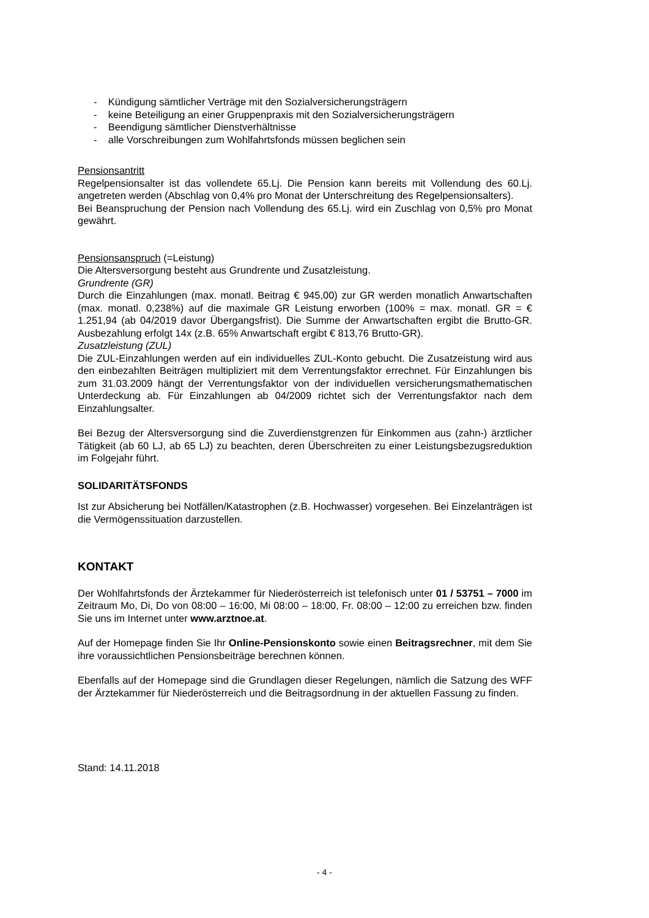- Kündigung sämtlicher Verträge mit den Sozialversicherungsträgern
- keine Beteiligung an einer Gruppenpraxis mit den Sozialversicherungsträgern
- Beendigung sämtlicher Dienstverhältnisse
- alle Vorschreibungen zum Wohlfahrtsfonds müssen beglichen sein
Pensionsantritt
Regelpensionsalter ist das vollendete 65.Lj. Die Pension kann bereits mit Vollendung des 60.Lj. angetreten werden (Abschlag von 0,4% pro Monat der Unterschreitung des Regelpensionsalters).
Bei Beanspruchung der Pension nach Vollendung des 65.Lj. wird ein Zuschlag von 0,5% pro Monat gewährt.
Pensionsanspruch (=Leistung)
Die Altersversorgung besteht aus Grundrente und Zusatzleistung.
Grundrente (GR)
Durch die Einzahlungen (max. monatl. Beitrag € 945,00) zur GR werden monatlich Anwartschaften (max. monatl. 0,238%) auf die maximale GR Leistung erworben (100% = max. monatl. GR = € 1.251,94 (ab 04/2019 davor Übergangsfrist). Die Summe der Anwartschaften ergibt die Brutto-GR. Ausbezahlung erfolgt 14x (z.B. 65% Anwartschaft ergibt € 813,76 Brutto-GR).
Zusatzleistung (ZUL)
Die ZUL-Einzahlungen werden auf ein individuelles ZUL-Konto gebucht. Die Zusatzeistung wird aus den einbezahlten Beiträgen multipliziert mit dem Verrentungsfaktor errechnet. Für Einzahlungen bis zum 31.03.2009 hängt der Verrentungsfaktor von der individuellen versicherungsmathematischen Unterdeckung ab. Für Einzahlungen ab 04/2009 richtet sich der Verrentungsfaktor nach dem Einzahlungsalter.
Bei Bezug der Altersversorgung sind die Zuverdienstgrenzen für Einkommen aus (zahn-) ärztlicher Tätigkeit (ab 60 LJ, ab 65 LJ) zu beachten, deren Überschreiten zu einer Leistungsbezugsreduktion im Folgejahr führt.
SOLIDARITÄTSFONDS
Ist zur Absicherung bei Notfällen/Katastrophen (z.B. Hochwasser) vorgesehen. Bei Einzelanträgen ist die Vermögenssituation darzustellen.
KONTAKT
Der Wohlfahrtsfonds der Ärztekammer für Niederösterreich ist telefonisch unter 01 / 53751 – 7000 im Zeitraum Mo, Di, Do von 08:00 – 16:00, Mi 08:00 – 18:00, Fr. 08:00 – 12:00 zu erreichen bzw. finden Sie uns im Internet unter www.arztnoe.at.
Auf der Homepage finden Sie Ihr Online-Pensionskonto sowie einen Beitragsrechner, mit dem Sie ihre voraussichtlichen Pensionsbeiträge berechnen können.
Ebenfalls auf der Homepage sind die Grundlagen dieser Regelungen, nämlich die Satzung des WFF der Ärztekammer für Niederösterreich und die Beitragsordnung in der aktuellen Fassung zu finden.
Stand: 14.11.2018
- 4 -